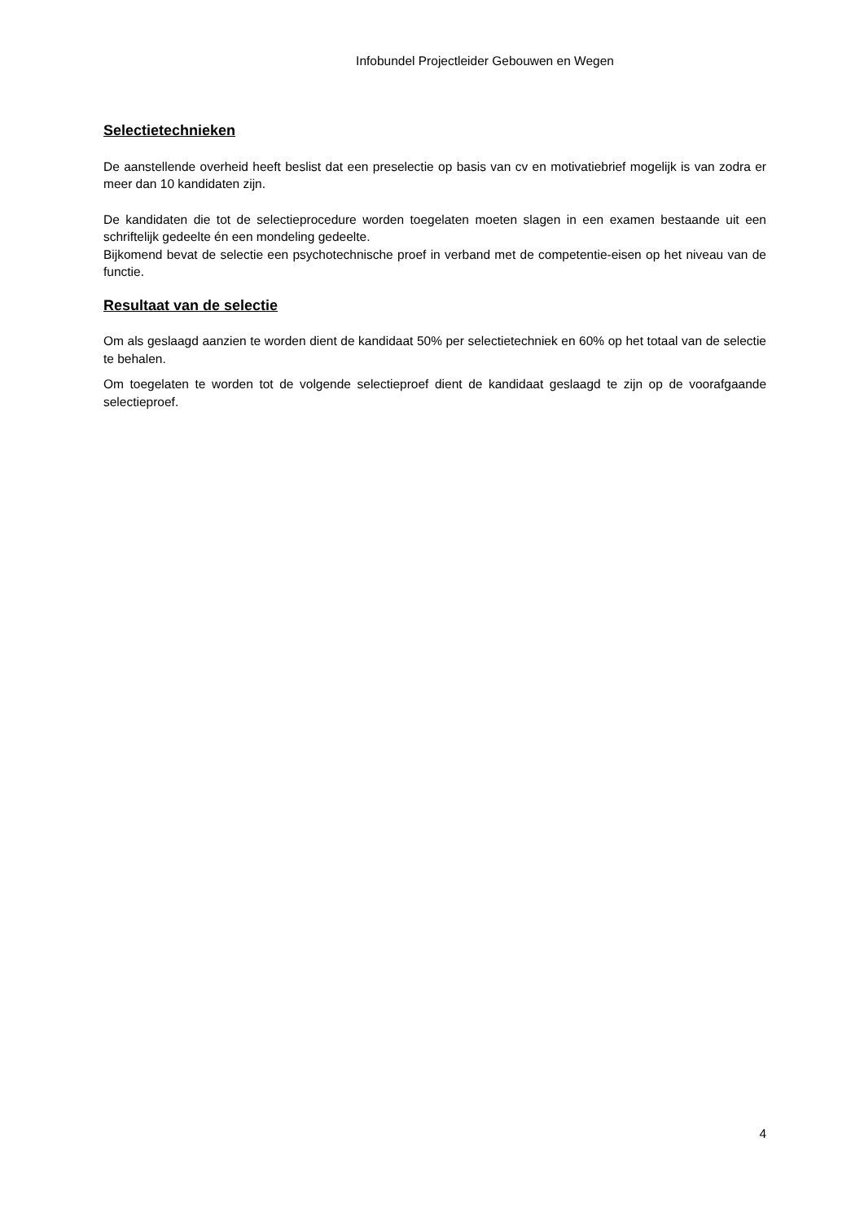Infobundel Projectleider Gebouwen en Wegen
Selectietechnieken
De aanstellende overheid heeft beslist dat een preselectie op basis van cv en motivatiebrief mogelijk is van zodra er meer dan 10 kandidaten zijn.
De kandidaten die tot de selectieprocedure worden toegelaten moeten slagen in een examen bestaande uit een schriftelijk gedeelte én een mondeling gedeelte.
Bijkomend bevat de selectie een psychotechnische proef in verband met de competentie-eisen op het niveau van de functie.
Resultaat van de selectie
Om als geslaagd aanzien te worden dient de kandidaat 50% per selectietechniek en 60% op het totaal van de selectie te behalen.
Om toegelaten te worden tot de volgende selectieproef dient de kandidaat geslaagd te zijn op de voorafgaande selectieproef.
4